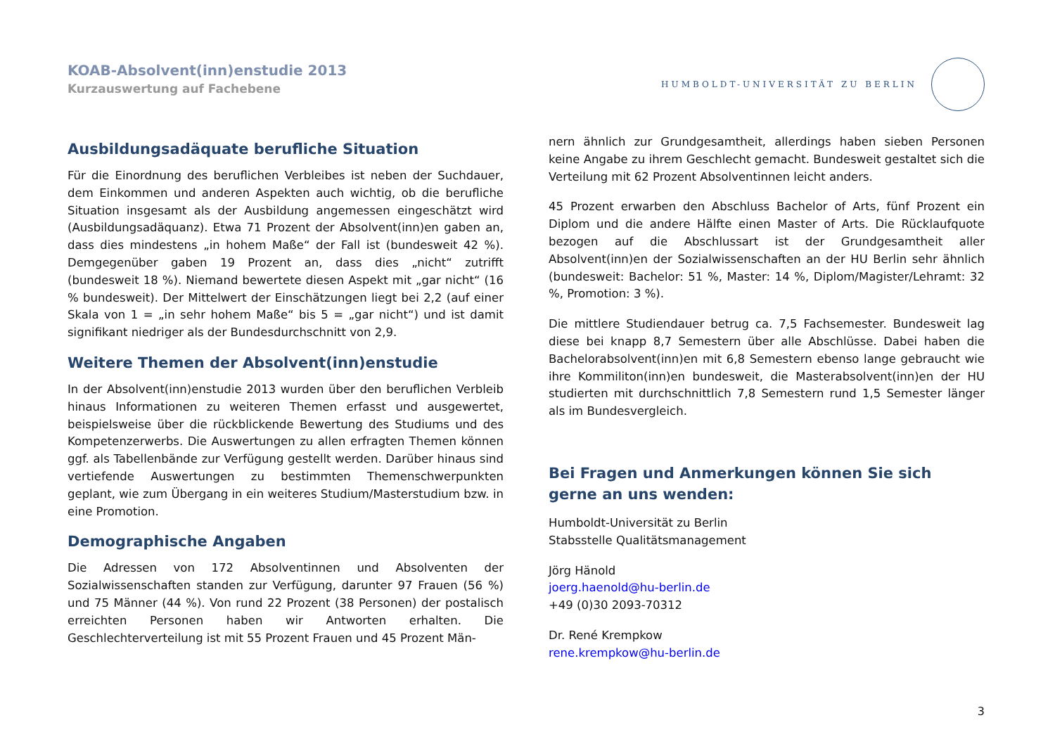KOAB-Absolvent(inn)enstudie 2013
Kurzauswertung auf Fachebene
HUMBOLDT-UNIVERSITÄT ZU BERLIN
Ausbildungsadäquate berufliche Situation
Für die Einordnung des beruflichen Verbleibes ist neben der Suchdauer, dem Einkommen und anderen Aspekten auch wichtig, ob die berufliche Situation insgesamt als der Ausbildung angemessen eingeschätzt wird (Ausbildungsadäquanz). Etwa 71 Prozent der Absolvent(inn)en gaben an, dass dies mindestens „in hohem Maße“ der Fall ist (bundesweit 42 %). Demgegenüber gaben 19 Prozent an, dass dies „nicht“ zutrifft (bundesweit 18 %). Niemand bewertete diesen Aspekt mit „gar nicht“ (16 % bundesweit). Der Mittelwert der Einschätzungen liegt bei 2,2 (auf einer Skala von 1 = „in sehr hohem Maße“ bis 5 = „gar nicht“) und ist damit signifikant niedriger als der Bundesdurchschnitt von 2,9.
Weitere Themen der Absolvent(inn)enstudie
In der Absolvent(inn)enstudie 2013 wurden über den beruflichen Verbleib hinaus Informationen zu weiteren Themen erfasst und ausgewertet, beispielsweise über die rückblickende Bewertung des Studiums und des Kompetenzerwerbs. Die Auswertungen zu allen erfragten Themen können ggf. als Tabellenbände zur Verfügung gestellt werden. Darüber hinaus sind vertiefende Auswertungen zu bestimmten Themenschwerpunkten geplant, wie zum Übergang in ein weiteres Studium/Masterstudium bzw. in eine Promotion.
Demographische Angaben
Die Adressen von 172 Absolventinnen und Absolventen der Sozialwissenschaften standen zur Verfügung, darunter 97 Frauen (56 %) und 75 Männer (44 %). Von rund 22 Prozent (38 Personen) der postalisch erreichten Personen haben wir Antworten erhalten. Die Geschlechterverteilung ist mit 55 Prozent Frauen und 45 Prozent Män-
nern ähnlich zur Grundgesamtheit, allerdings haben sieben Personen keine Angabe zu ihrem Geschlecht gemacht. Bundesweit gestaltet sich die Verteilung mit 62 Prozent Absolventinnen leicht anders.
45 Prozent erwarben den Abschluss Bachelor of Arts, fünf Prozent ein Diplom und die andere Hälfte einen Master of Arts. Die Rücklaufquote bezogen auf die Abschlussart ist der Grundgesamtheit aller Absolvent(inn)en der Sozialwissenschaften an der HU Berlin sehr ähnlich (bundesweit: Bachelor: 51 %, Master: 14 %, Diplom/Magister/Lehramt: 32 %, Promotion: 3 %).
Die mittlere Studiendauer betrug ca. 7,5 Fachsemester. Bundesweit lag diese bei knapp 8,7 Semestern über alle Abschlüsse. Dabei haben die Bachelorabsolvent(inn)en mit 6,8 Semestern ebenso lange gebraucht wie ihre Kommiliton(inn)en bundesweit, die Masterabsolvent(inn)en der HU studierten mit durchschnittlich 7,8 Semestern rund 1,5 Semester länger als im Bundesvergleich.
Bei Fragen und Anmerkungen können Sie sich gerne an uns wenden:
Humboldt-Universität zu Berlin
Stabsstelle Qualitätsmanagement
Jörg Hänold
joerg.haenold@hu-berlin.de
+49 (0)30 2093-70312
Dr. René Krempkow
rene.krempkow@hu-berlin.de
3